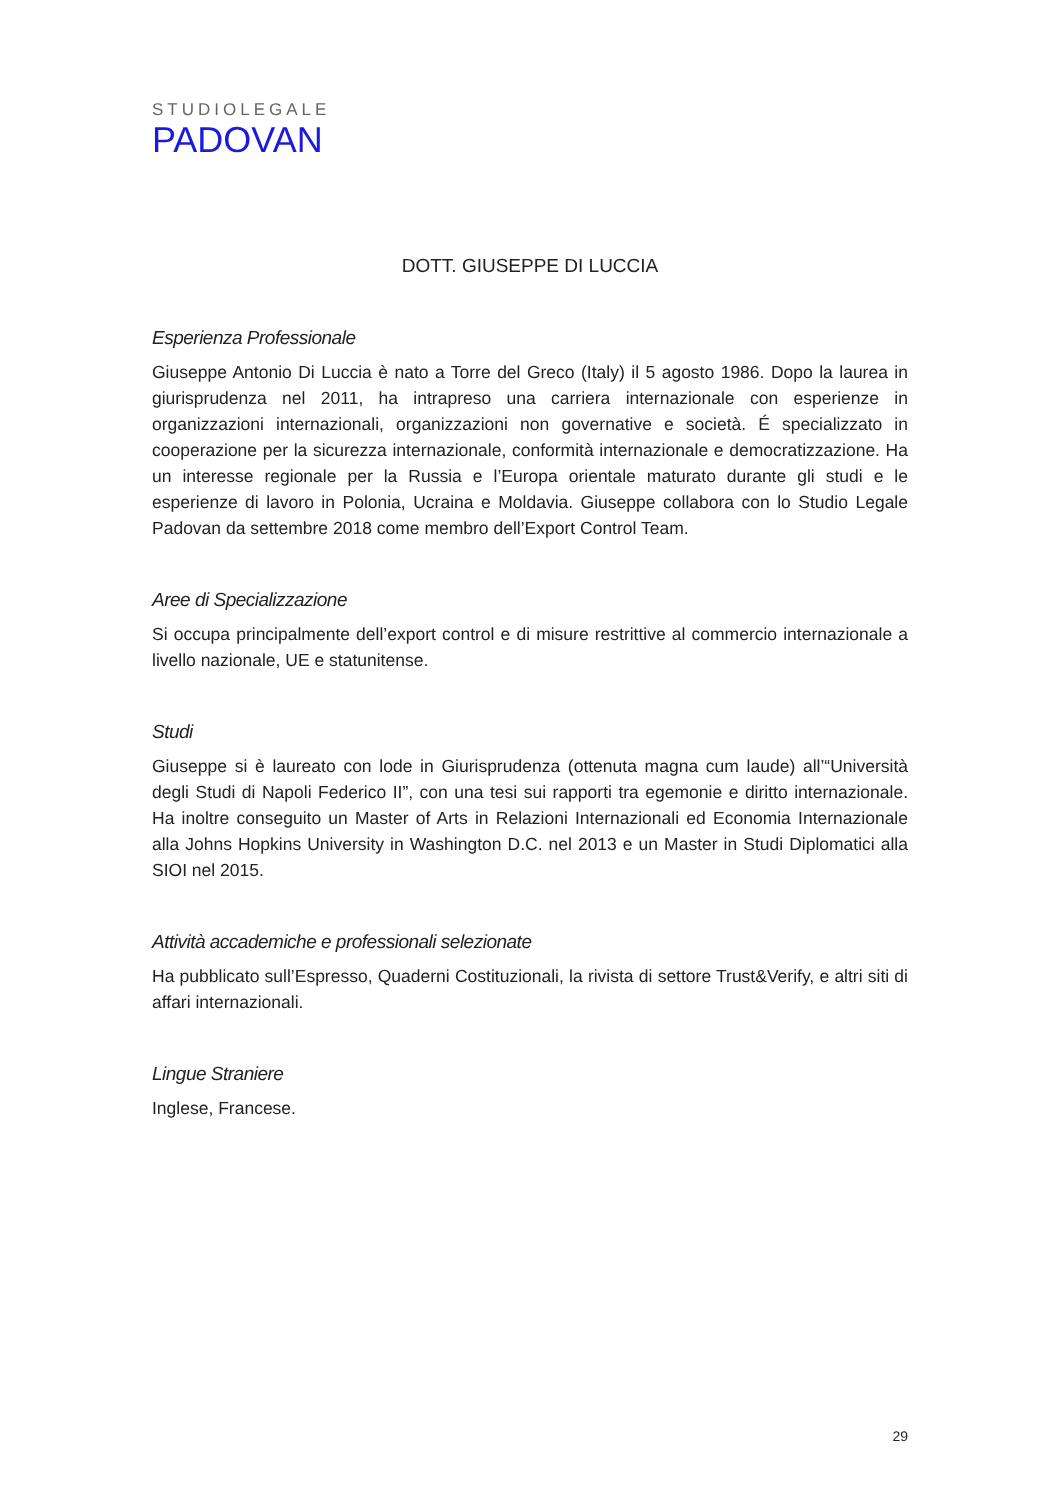STUDIOLEGALE
PADOVAN
DOTT. GIUSEPPE DI LUCCIA
Esperienza Professionale
Giuseppe Antonio Di Luccia è nato a Torre del Greco (Italy) il 5 agosto 1986. Dopo la laurea in giurisprudenza nel 2011, ha intrapreso una carriera internazionale con esperienze in organizzazioni internazionali, organizzazioni non governative e società. É specializzato in cooperazione per la sicurezza internazionale, conformità internazionale e democratizzazione. Ha un interesse regionale per la Russia e l’Europa orientale maturato durante gli studi e le esperienze di lavoro in Polonia, Ucraina e Moldavia. Giuseppe collabora con lo Studio Legale Padovan da settembre 2018 come membro dell’Export Control Team.
Aree di Specializzazione
Si occupa principalmente dell’export control e di misure restrittive al commercio internazionale a livello nazionale, UE e statunitense.
Studi
Giuseppe si è laureato con lode in Giurisprudenza (ottenuta magna cum laude) all’“Università degli Studi di Napoli Federico II”, con una tesi sui rapporti tra egemonie e diritto internazionale. Ha inoltre conseguito un Master of Arts in Relazioni Internazionali ed Economia Internazionale alla Johns Hopkins University in Washington D.C. nel 2013 e un Master in Studi Diplomatici alla SIOI nel 2015.
Attività accademiche e professionali selezionate
Ha pubblicato sull’Espresso, Quaderni Costituzionali, la rivista di settore Trust&Verify, e altri siti di affari internazionali.
Lingue Straniere
Inglese, Francese.
29